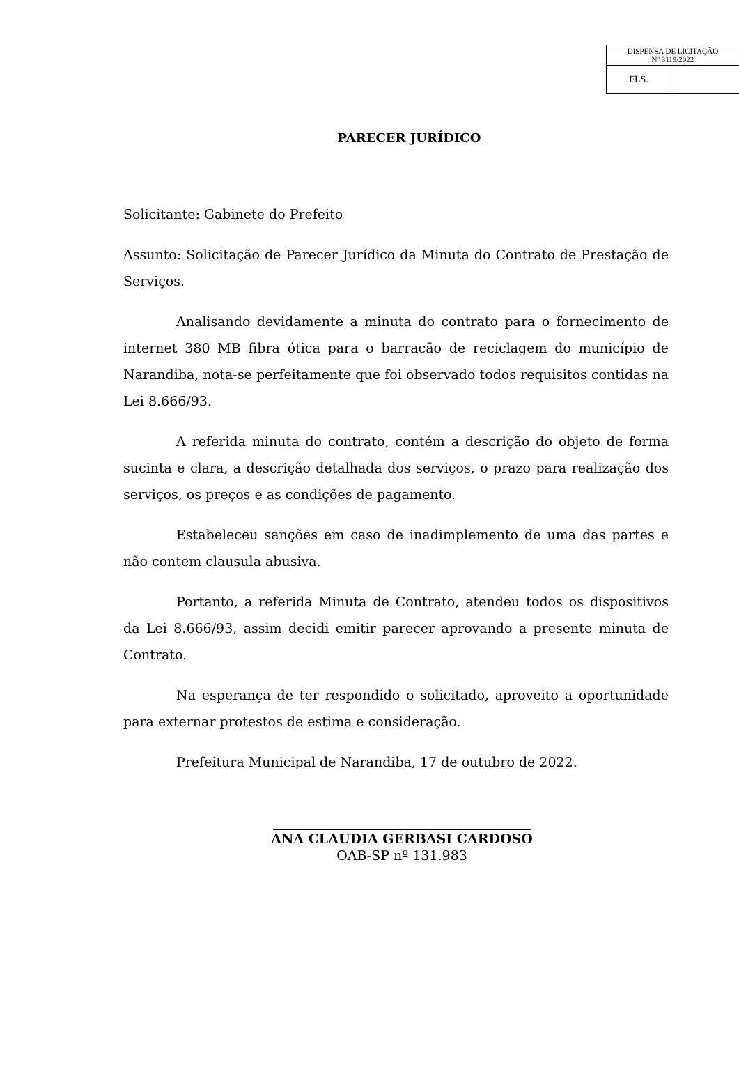| DISPENSA DE LICITAÇÃO Nº 3119/2022 | |
| FLS. | |
PARECER JURÍDICO
Solicitante: Gabinete do Prefeito
Assunto: Solicitação de Parecer Jurídico da Minuta do Contrato de Prestação de Serviços.
Analisando devidamente a minuta do contrato para o fornecimento de internet 380 MB fibra ótica para o barracão de reciclagem do município de Narandiba, nota-se perfeitamente que foi observado todos requisitos contidas na Lei 8.666/93.
A referida minuta do contrato, contém a descrição do objeto de forma sucinta e clara, a descrição detalhada dos serviços, o prazo para realização dos serviços, os preços e as condições de pagamento.
Estabeleceu sanções em caso de inadimplemento de uma das partes e não contem clausula abusiva.
Portanto, a referida Minuta de Contrato, atendeu todos os dispositivos da Lei 8.666/93, assim decidi emitir parecer aprovando a presente minuta de Contrato.
Na esperança de ter respondido o solicitado, aproveito a oportunidade para externar protestos de estima e consideração.
Prefeitura Municipal de Narandiba, 17 de outubro de 2022.
ANA CLAUDIA GERBASI CARDOSO
OAB-SP nº 131.983